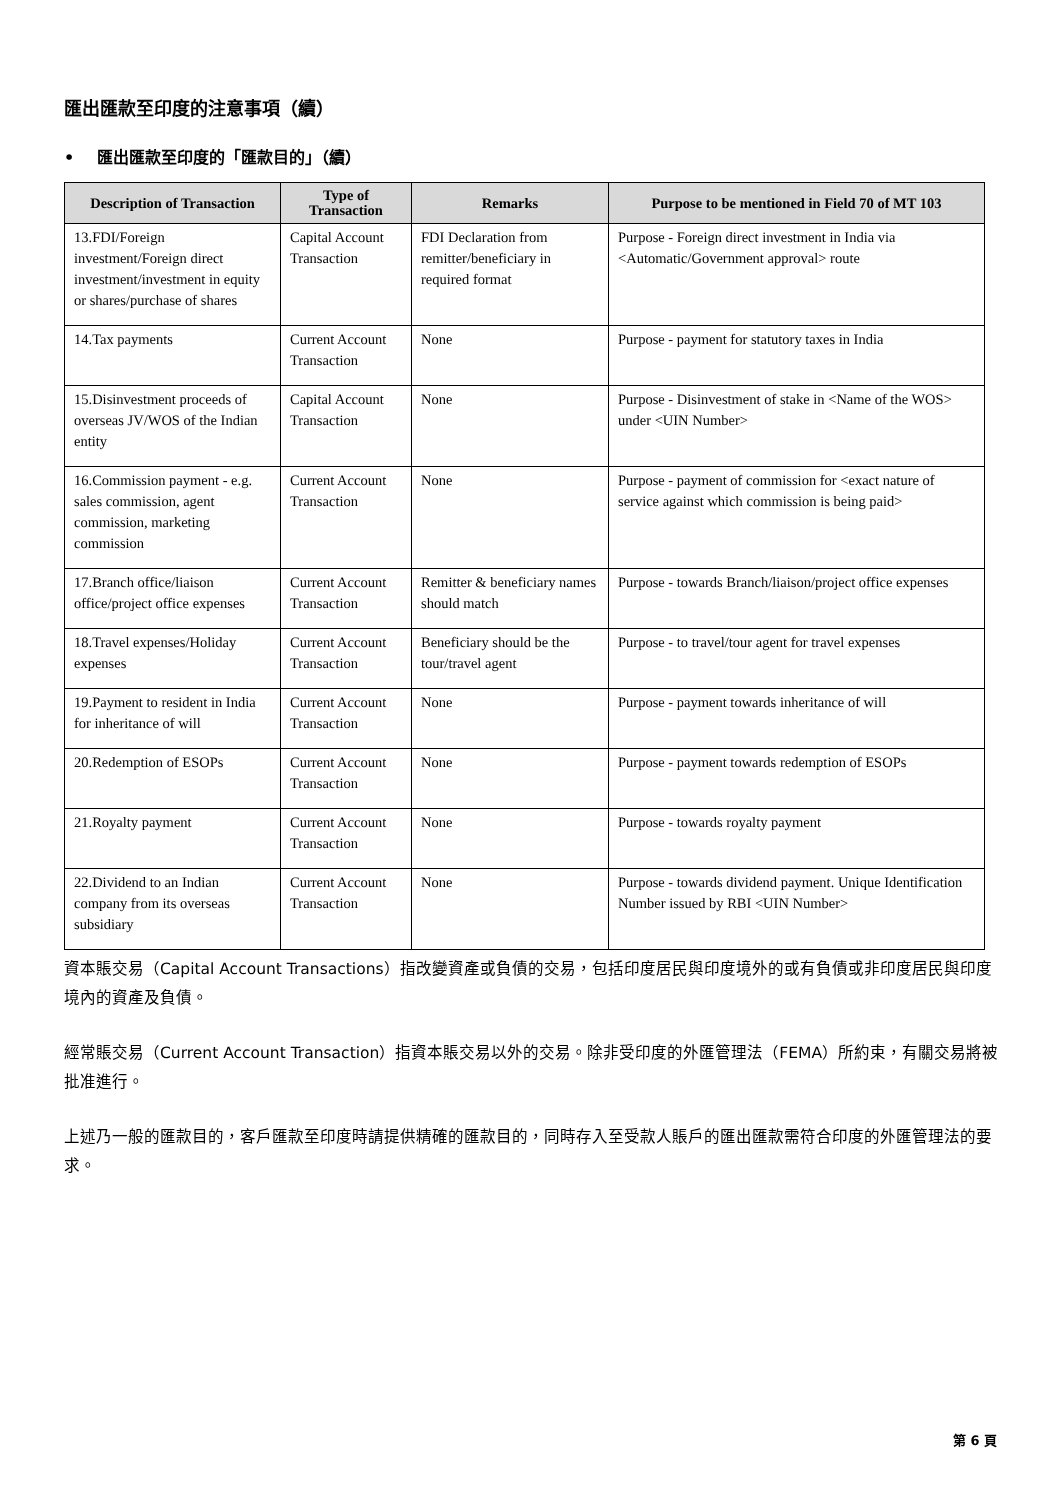匯出匯款至印度的注意事項（續）
• 匯出匯款至印度的「匯款目的」（續）
| Description of Transaction | Type of Transaction | Remarks | Purpose to be mentioned in Field 70 of MT 103 |
| --- | --- | --- | --- |
| 13.FDI/Foreign investment/Foreign direct investment/investment in equity or shares/purchase of shares | Capital Account Transaction | FDI Declaration from remitter/beneficiary in required format | Purpose - Foreign direct investment in India via <Automatic/Government approval> route |
| 14.Tax payments | Current Account Transaction | None | Purpose - payment for statutory taxes in India |
| 15.Disinvestment proceeds of overseas JV/WOS of the Indian entity | Capital Account Transaction | None | Purpose - Disinvestment of stake in <Name of the WOS> under <UIN Number> |
| 16.Commission payment - e.g. sales commission, agent commission, marketing commission | Current Account Transaction | None | Purpose - payment of commission for <exact nature of service against which commission is being paid> |
| 17.Branch office/liaison office/project office expenses | Current Account Transaction | Remitter & beneficiary names should match | Purpose - towards Branch/liaison/project office expenses |
| 18.Travel expenses/Holiday expenses | Current Account Transaction | Beneficiary should be the tour/travel agent | Purpose - to travel/tour agent for travel expenses |
| 19.Payment to resident in India for inheritance of will | Current Account Transaction | None | Purpose - payment towards inheritance of will |
| 20.Redemption of ESOPs | Current Account Transaction | None | Purpose - payment towards redemption of ESOPs |
| 21.Royalty payment | Current Account Transaction | None | Purpose - towards royalty payment |
| 22.Dividend to an Indian company from its overseas subsidiary | Current Account Transaction | None | Purpose - towards dividend payment. Unique Identification Number issued by RBI <UIN Number> |
資本賬交易（Capital Account Transactions）指改變資產或負債的交易，包括印度居民與印度境外的或有負債或非印度居民與印度境內的資產及負債。
經常賬交易（Current Account Transaction）指資本賬交易以外的交易。除非受印度的外匯管理法（FEMA）所約束，有關交易將被批准進行。
上述乃一般的匯款目的，客戶匯款至印度時請提供精確的匯款目的，同時存入至受款人賬戶的匯出匯款需符合印度的外匯管理法的要求。
第 6 頁